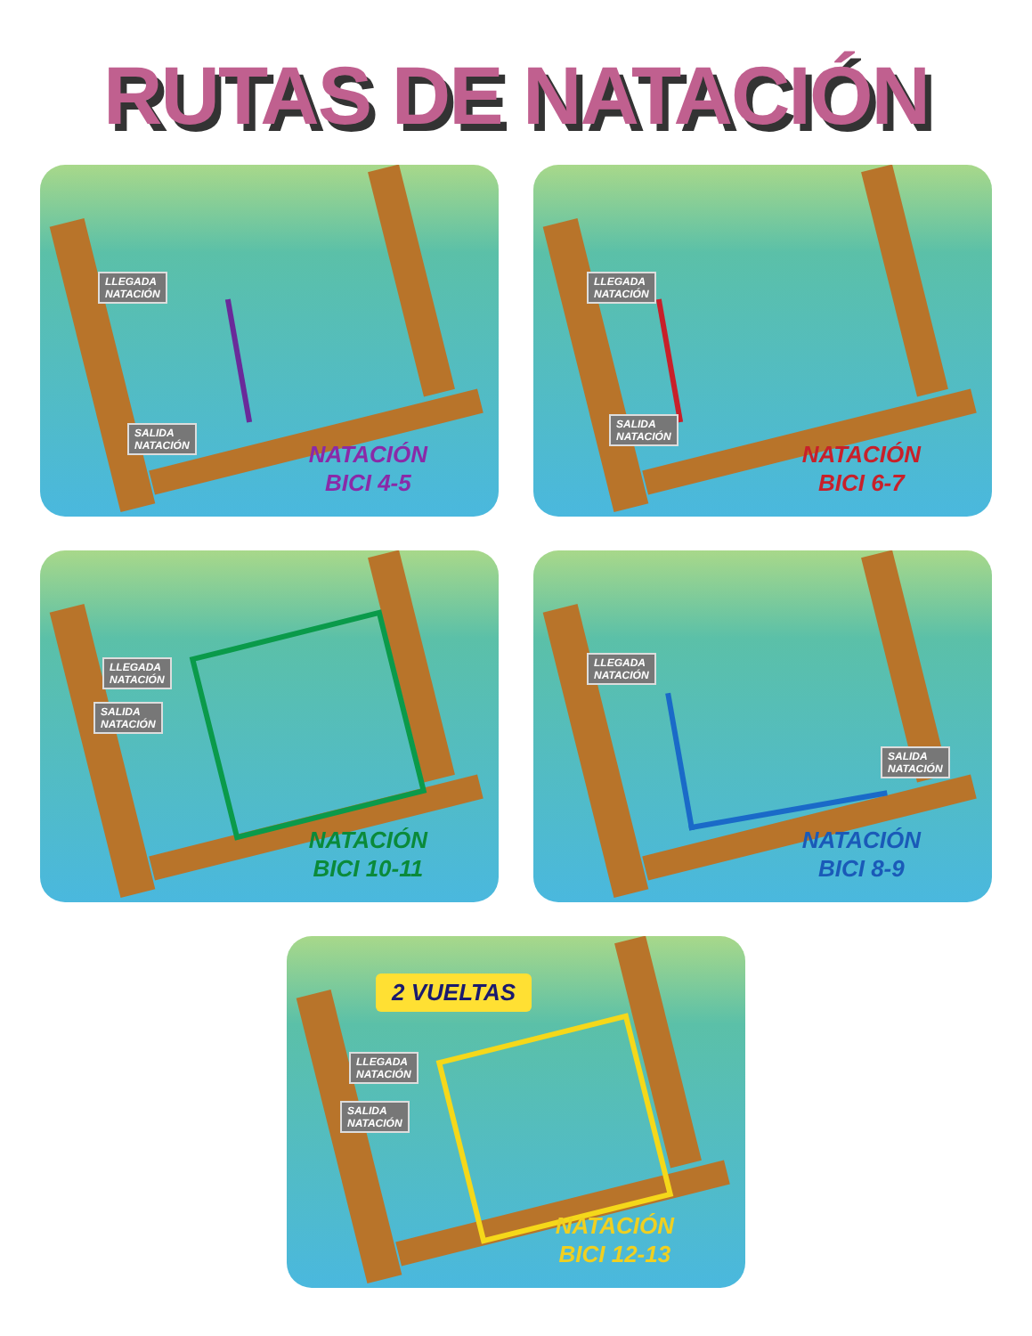RUTAS DE NATACIÓN
LLEGADA
NATACIÓN
SALIDA
NATACIÓN
NATACIÓN
BICI 4-5
LLEGADA
NATACIÓN
SALIDA
NATACIÓN
NATACIÓN
BICI 6-7
LLEGADA
NATACIÓN
SALIDA
NATACIÓN
NATACIÓN
BICI 10-11
LLEGADA
NATACIÓN
SALIDA
NATACIÓN
NATACIÓN
BICI 8-9
2 VUELTAS
LLEGADA
NATACIÓN
SALIDA
NATACIÓN
NATACIÓN
BICI 12-13